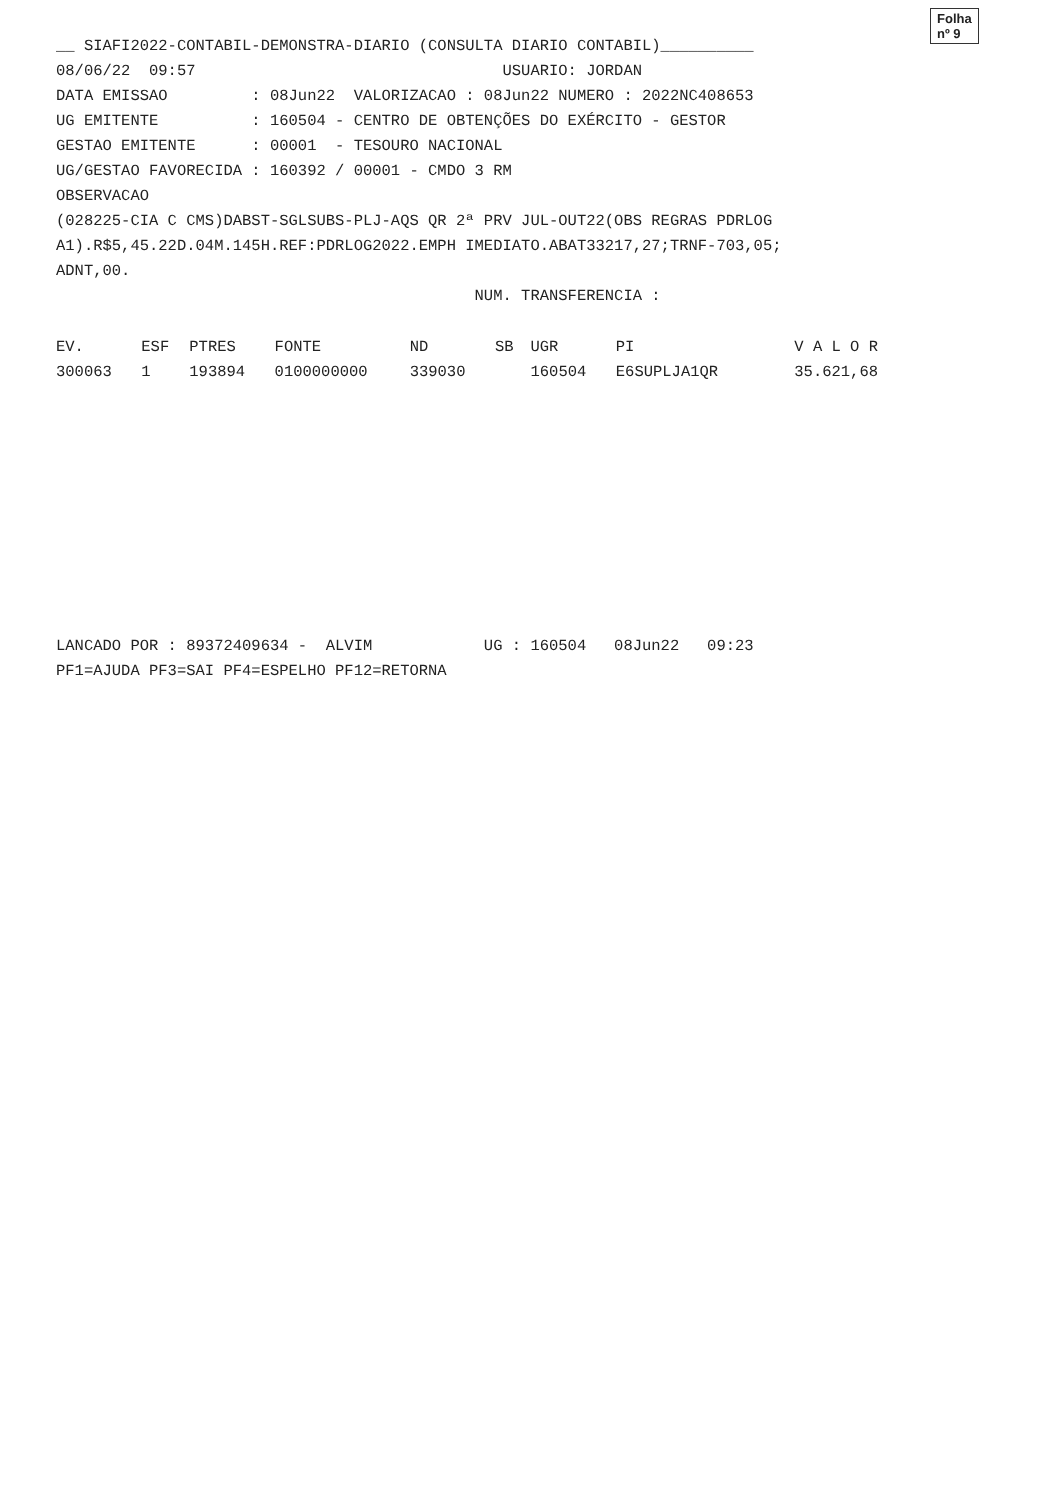Folha nº 9
__ SIAFI2022-CONTABIL-DEMONSTRA-DIARIO (CONSULTA DIARIO CONTABIL)__________
08/06/22 09:57 USUARIO: JORDAN
DATA EMISSAO : 08Jun22 VALORIZACAO : 08Jun22 NUMERO : 2022NC408653
UG EMITENTE : 160504 - CENTRO DE OBTENÇÕES DO EXÉRCITO - GESTOR
GESTAO EMITENTE : 00001 - TESOURO NACIONAL
UG/GESTAO FAVORECIDA : 160392 / 00001 - CMDO 3 RM
OBSERVACAO
(028225-CIA C CMS)DABST-SGLSUBS-PLJ-AQS QR 2ª PRV JUL-OUT22(OBS REGRAS PDRLOG
A1).R$5,45.22D.04M.145H.REF:PDRLOG2022.EMPH IMEDIATO.ABAT33217,27;TRNF-703,05;
ADNT,00.
NUM. TRANSFERENCIA :
| EV. | ESF | PTRES | FONTE | ND | SB | UGR | PI | V A L O R |
| --- | --- | --- | --- | --- | --- | --- | --- | --- |
| 300063 | 1 | 193894 | 0100000000 | 339030 | | 160504 | E6SUPLJA1QR | 35.621,68 |
LANCADO POR : 89372409634 - ALVIM UG : 160504 08Jun22 09:23
PF1=AJUDA PF3=SAI PF4=ESPELHO PF12=RETORNA